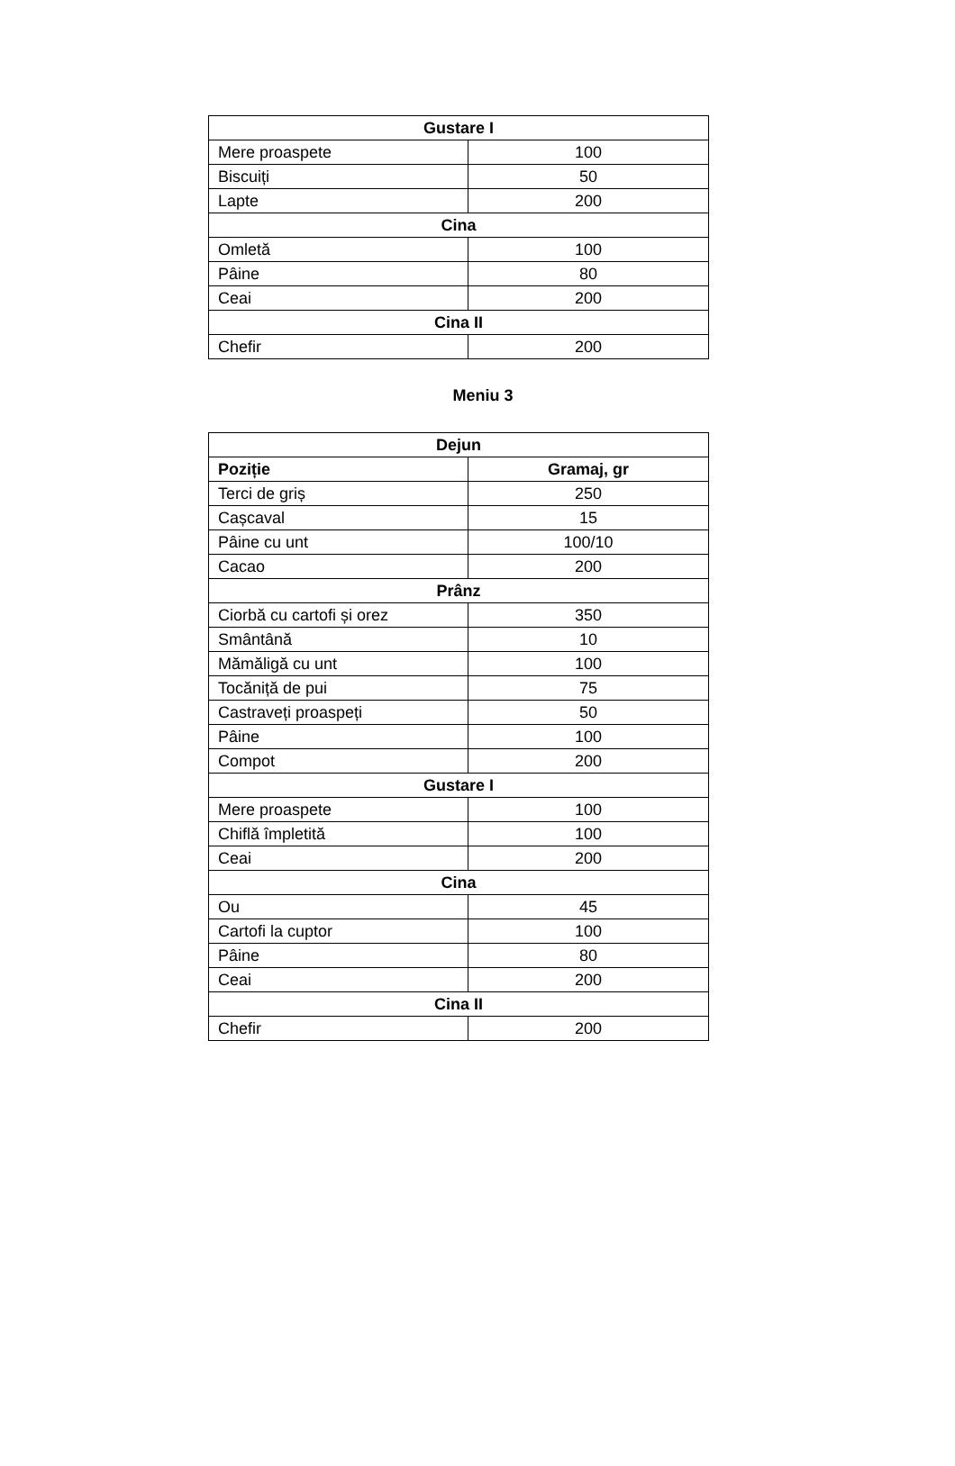| Gustare I | |
| --- | --- |
| Mere proaspete | 100 |
| Biscuiți | 50 |
| Lapte | 200 |
| Cina | |
| Omletă | 100 |
| Pâine | 80 |
| Ceai | 200 |
| Cina II | |
| Chefir | 200 |
Meniu 3
| Dejun | |
| --- | --- |
| Poziție | Gramaj, gr |
| Terci de griș | 250 |
| Cașcaval | 15 |
| Pâine cu unt | 100/10 |
| Cacao | 200 |
| Prânz | |
| Ciorbă cu cartofi și orez | 350 |
| Smântână | 10 |
| Mămăligă cu unt | 100 |
| Tocăniță de pui | 75 |
| Castraveți proaspeți | 50 |
| Pâine | 100 |
| Compot | 200 |
| Gustare I | |
| Mere proaspete | 100 |
| Chiflă împletită | 100 |
| Ceai | 200 |
| Cina | |
| Ou | 45 |
| Cartofi la cuptor | 100 |
| Pâine | 80 |
| Ceai | 200 |
| Cina II | |
| Chefir | 200 |